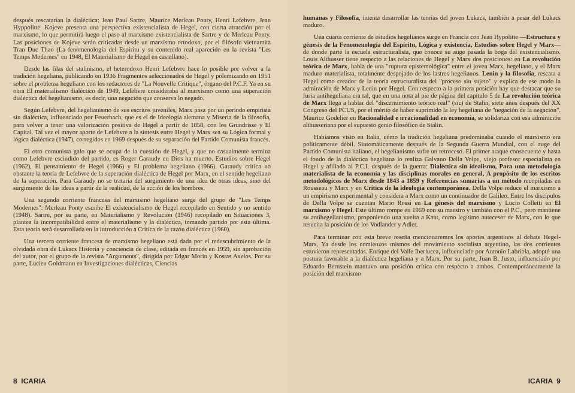después rescatarían la dialéctica: Jean Paul Sartre, Maurice Merleau Ponty, Henri Lefebvre, Jean Hyppolitte. Kojeve presenta una perspectiva existencialista de Hegel, con cierta atracción por el marxismo, lo que permitirá luego el paso al marxismo existencialista de Sartre y de Merleau Ponty. Las posiciones de Kojeve serán criticadas desde un marxismo ortodoxo, por el filósofo vietnamita Tran Duc Thao (La fenomenología del Espíritu y su contenido real aparecido en la revista "Les Temps Modernes" en 1948, El Materialismo de Hegel en castellano).
Desde las filas del stalinismo, el heterodoxo Henri Lefebvre hace lo posible por volver a la tradición hegeliana, publicando en 1936 Fragmentos seleccionados de Hegel y polemizando en 1951 sobre el problema hegeliano con los redactores de "La Nouvelle Critique", órgano del P.C.F. Ya en su obra El materialismo dialéctico de 1949, Lefebvre consideraba al marxismo como una superación dialéctica del hegelianismo, es decir, una negación que conserva lo negado.
Según Lefebvre, del hegelianismo de sus escritos juveniles, Marx pasa por un período empirista sin dialéctica, influenciado por Feuerbach, que es el de Ideología alemana y Miseria de la filosofía, para volver a tener una valorización positiva de Hegel a partir de 1858, con los Grundrisse y El Capital. Tal vez el mayor aporte de Lefebvre a la síntesis entre Hegel y Marx sea su Lógica formal y lógica dialéctica (1947), corregidos en 1969 después de su separación del Partido Comunista francés.
El otro comunista galo que se ocupa de la cuestión de Hegel, y que no casualmente termina como Lefebvre escindido del partido, es Roger Garaudy en Dios ha muerto. Estudios sobre Hegel (1962), El pensamiento de Hegel (1966) y El problema hegeliano (1966). Garaudy critica no obstante la teoría de Lefebvre de la superación dialéctica de Hegel por Marx, en el sentido hegeliano de la superación. Para Garaudy no se trataría del surgimiento de una idea de otras ideas, sino del surgimiento de las ideas a partir de la realidad, de la acción de los hombres.
Una segunda corriente francesa del marxismo hegeliano surge del grupo de "Les Temps Modernes": Merleau Ponty escribe El existencialismo de Hegel recopilado en Sentido y no sentido (1948). Sartre, por su parte, en Materialismo y Revolución (1946) recopilado en Situaciones 3, plantea la incompatibilidad entre el materialismo y la dialéctica, tomando partido por esta última. Esta teoría será desarrollada en la introducción a Crítica de la razón dialéctica (1960).
Una tercera corriente francesa de marxismo hegeliano está dada por el redescubrimiento de la olvidada obra de Lukacs Historia y conciencia de clase, editada en francés en 1959, sin aprobación del autor, por el grupo de la revista "Arguments", dirigida por Edgar Morin y Kostas Axelos. Por su parte, Lucien Goldmann en Investigaciones dialécticas, Ciencias
8 ICARIA
humanas y Filosofía, intenta desarrollar las teorías del joven Lukacs, también a pesar del Lukacs maduro.
Una cuarta corriente de estudios hegelianos surge en Francia con Jean Hypolitte —Estructura y génesis de la Fenomenología del Espíritu, Lógica y existencia, Estudios sobre Hegel y Marx— de donde parte la escuela estructuralista, que conoce su auge pasada la boga del existencialismo. Louis Althusser tiene respecto a las relaciones de Hegel y Marx dos posiciones: en La revolución teórica de Marx, habla de una "ruptura epistemológica" entre el joven Marx, hegeliano, y el Marx maduro materialista, totalmente despojado de los lastres hegelianos. Lenin y la filosofía, rescata a Hegel como creador de la teoría estructuralista del "proceso sin sujeto" y explica de ese modo la admiración de Marx y Lenin por Hegel. Con respecto a la primera posición hay que destacar que su furia antihegeliana era tal, que en una nota al pie de página del capítulo 5 de La revolución teórica de Marx llega a hablar del "discernimiento teórico real" (sic) de Stalin, siete años después del XX Congreso del PCUS, por el mérito de haber suprimido la ley hegeliana de "negación de la negación". Maurice Godelier en Racionalidad e irracionalidad en economía, se solidariza con esa admiración althusseriana por el supuesto genio filosófico de Stalin.
Habíamos visto en Italia, cómo la tradición hegeliana predominaba cuando el marxismo era políticamente débil. Sintomáticamente después de la Segunda Guerra Mundial, con el auge del Partido Comunista italiano, el hegelianismo sufre un retroceso. El primer ataque consecuente y hasta el fondo de la dialéctica hegeliana lo realiza Galvano Della Volpe, viejo profesor especialista en Hegel y afiliado al P.C.I. después de la guerra: Dialéctica sin idealismo, Para una metodología materialista de la economía y las disciplinas morales en general, A propósito de los escritos metodológicos de Marx desde 1843 a 1859 y Referencias sumarias a un método recopiladas en Rousseau y Marx y en Crítica de la ideología contemporánea. Della Volpe reduce el marxismo a un empirismo experimental y considera a Marx como un continuador de Galileo. Entre los discípulos de Della Volpe se cuentan Mario Rossi en La génesis del marxismo y Lucio Colletti en El marxismo y Hegel. Este último rompe en 1969 con su maestro y también con el P.C., pero mantiene su antihegelianismo, proponiendo una vuelta a Kant, como legítimo antecesor de Marx, con lo que resucita la posición de los Vodlander y Adler.
Para terminar con esta breve reseña mencionaremos los aportes argentinos al debate Hegel-Marx. Ya desde los comienzos mismos del movimiento socialista argentino, las dos corrientes estuvieron representadas. Enrique del Valle Iberlucea, influenciado por Antonio Labriola, adoptó una postura favorable a la dialéctica hegeliana y a Marx. Por su parte, Juan B. Justo, influenciado por Eduardo Bernstein mantuvo una posición crítica con respecto a ambos. Contemporáneamente la posición del marxismo
ICARIA 9